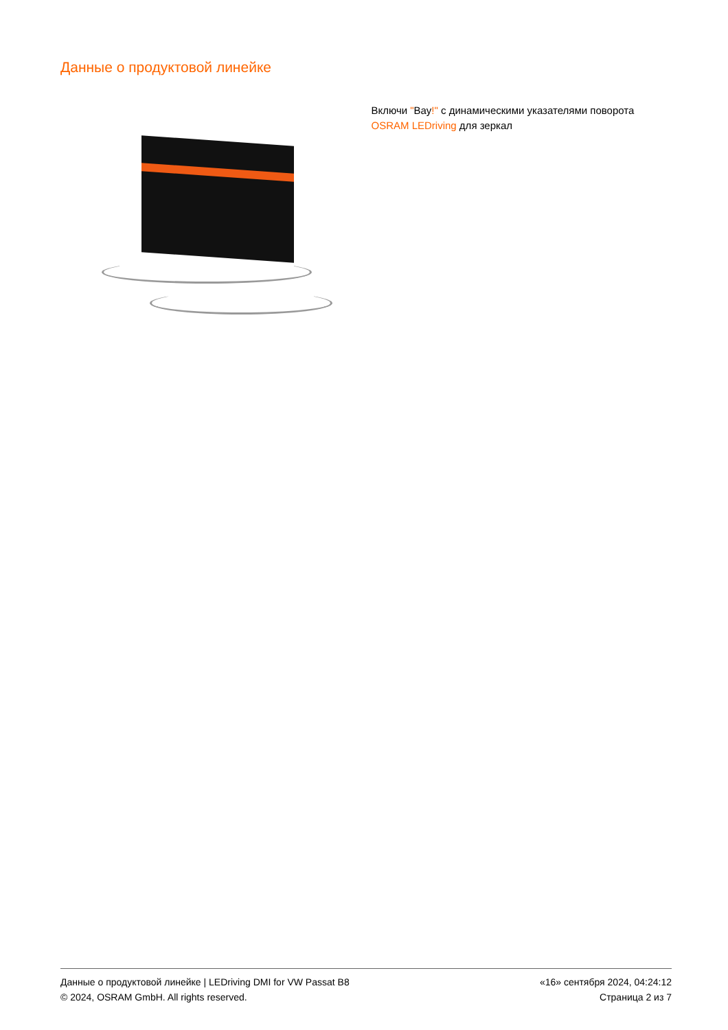Данные о продуктовой линейке
Включи "Вау!" с динамическими указателями поворота OSRAM LEDriving для зеркал
Данные о продуктовой линейке | LEDriving DMI for VW Passat B8
© 2024, OSRAM GmbH. All rights reserved.
«16» сентября 2024, 04:24:12
Страница 2 из 7